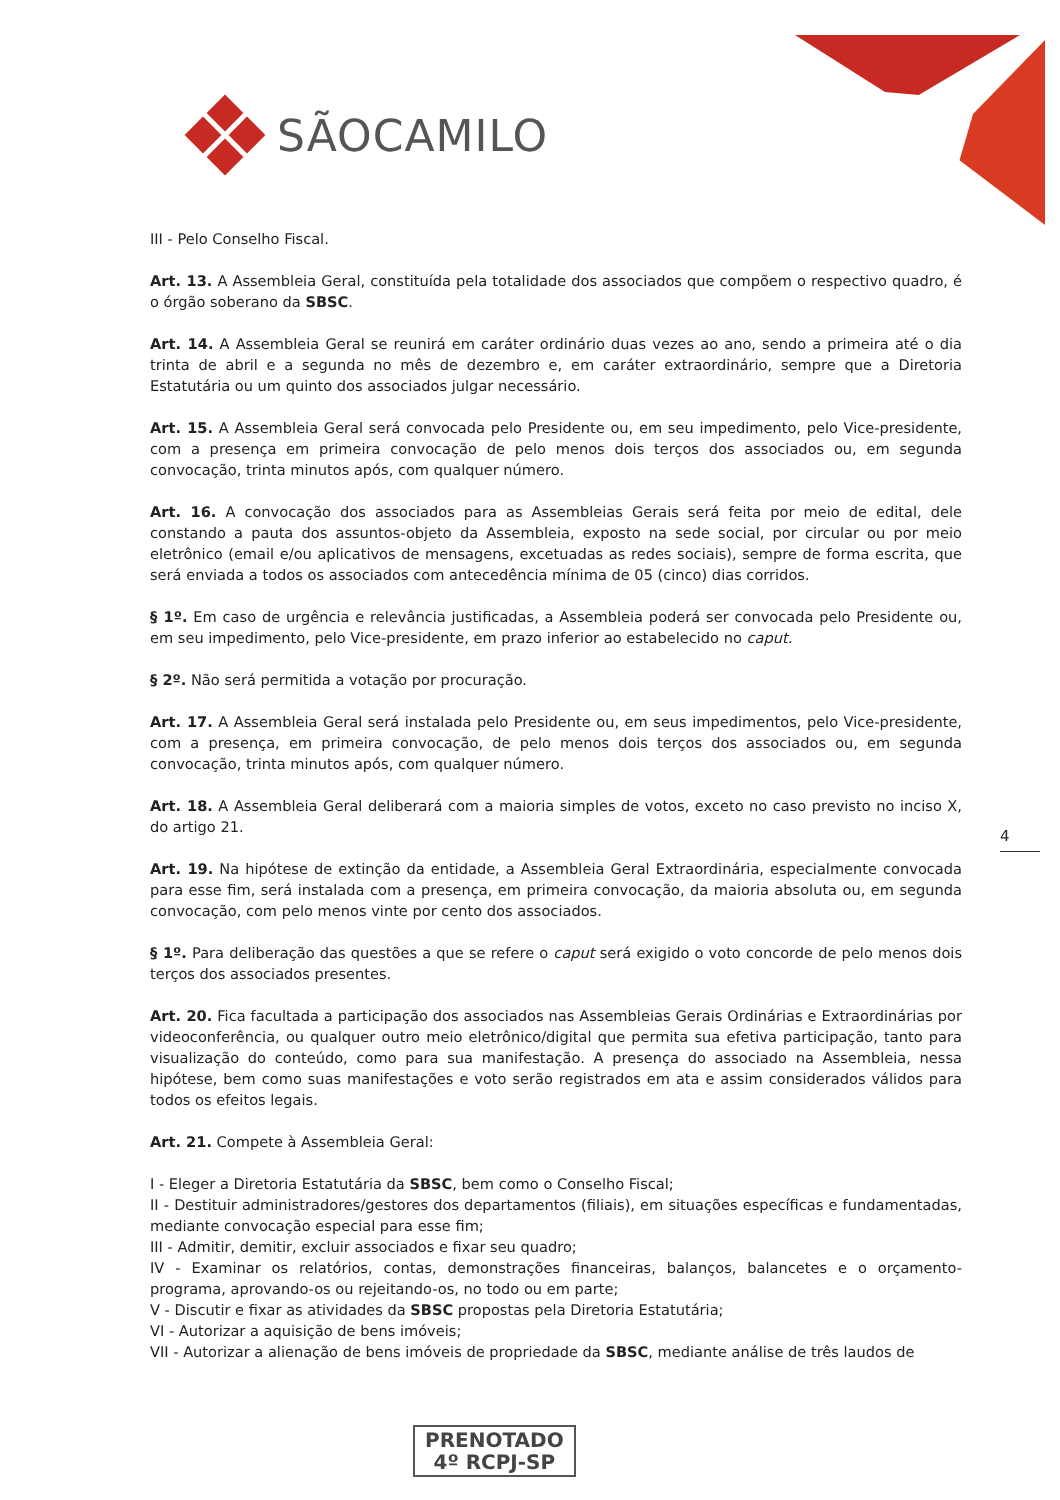SÃOCAMILO
III - Pelo Conselho Fiscal.
Art. 13. A Assembleia Geral, constituída pela totalidade dos associados que compõem o respectivo quadro, é o órgão soberano da SBSC.
Art. 14. A Assembleia Geral se reunirá em caráter ordinário duas vezes ao ano, sendo a primeira até o dia trinta de abril e a segunda no mês de dezembro e, em caráter extraordinário, sempre que a Diretoria Estatutária ou um quinto dos associados julgar necessário.
Art. 15. A Assembleia Geral será convocada pelo Presidente ou, em seu impedimento, pelo Vice-presidente, com a presença em primeira convocação de pelo menos dois terços dos associados ou, em segunda convocação, trinta minutos após, com qualquer número.
Art. 16. A convocação dos associados para as Assembleias Gerais será feita por meio de edital, dele constando a pauta dos assuntos-objeto da Assembleia, exposto na sede social, por circular ou por meio eletrônico (email e/ou aplicativos de mensagens, excetuadas as redes sociais), sempre de forma escrita, que será enviada a todos os associados com antecedência mínima de 05 (cinco) dias corridos.
§ 1º. Em caso de urgência e relevância justificadas, a Assembleia poderá ser convocada pelo Presidente ou, em seu impedimento, pelo Vice-presidente, em prazo inferior ao estabelecido no caput.
§ 2º. Não será permitida a votação por procuração.
Art. 17. A Assembleia Geral será instalada pelo Presidente ou, em seus impedimentos, pelo Vice-presidente, com a presença, em primeira convocação, de pelo menos dois terços dos associados ou, em segunda convocação, trinta minutos após, com qualquer número.
Art. 18. A Assembleia Geral deliberará com a maioria simples de votos, exceto no caso previsto no inciso X, do artigo 21.
Art. 19. Na hipótese de extinção da entidade, a Assembleia Geral Extraordinária, especialmente convocada para esse fim, será instalada com a presença, em primeira convocação, da maioria absoluta ou, em segunda convocação, com pelo menos vinte por cento dos associados.
§ 1º. Para deliberação das questões a que se refere o caput será exigido o voto concorde de pelo menos dois terços dos associados presentes.
Art. 20. Fica facultada a participação dos associados nas Assembleias Gerais Ordinárias e Extraordinárias por videoconferência, ou qualquer outro meio eletrônico/digital que permita sua efetiva participação, tanto para visualização do conteúdo, como para sua manifestação. A presença do associado na Assembleia, nessa hipótese, bem como suas manifestações e voto serão registrados em ata e assim considerados válidos para todos os efeitos legais.
Art. 21. Compete à Assembleia Geral:
I - Eleger a Diretoria Estatutária da SBSC, bem como o Conselho Fiscal;
II - Destituir administradores/gestores dos departamentos (filiais), em situações específicas e fundamentadas, mediante convocação especial para esse fim;
III - Admitir, demitir, excluir associados e fixar seu quadro;
IV - Examinar os relatórios, contas, demonstrações financeiras, balanços, balancetes e o orçamento-programa, aprovando-os ou rejeitando-os, no todo ou em parte;
V - Discutir e fixar as atividades da SBSC propostas pela Diretoria Estatutária;
VI - Autorizar a aquisição de bens imóveis;
VII - Autorizar a alienação de bens imóveis de propriedade da SBSC, mediante análise de três laudos de
4
PRENOTADO
4º RCPJ-SP